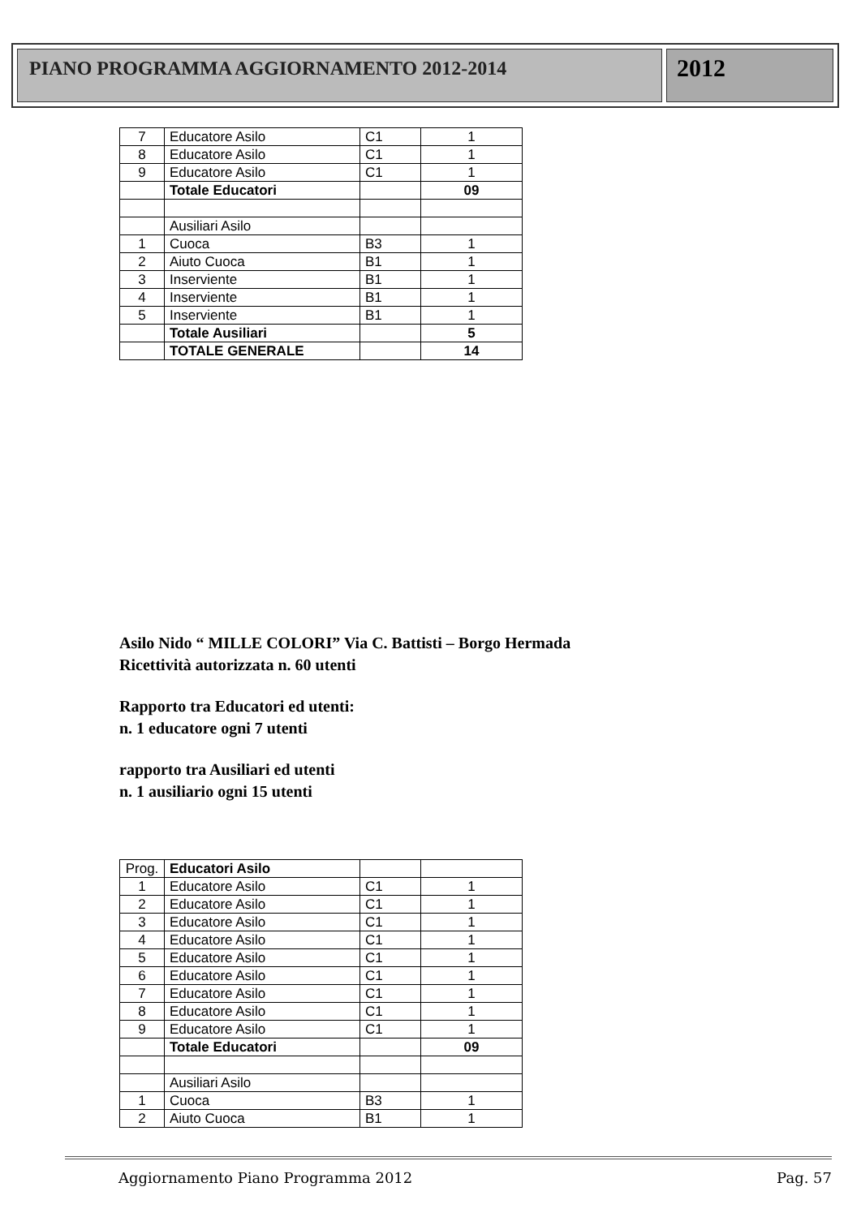PIANO PROGRAMMA AGGIORNAMENTO 2012-2014
2012
| 7 | Educatore Asilo | C1 | 1 |
| 8 | Educatore Asilo | C1 | 1 |
| 9 | Educatore Asilo | C1 | 1 |
| | Totale Educatori | | 09 |
| | Ausiliari Asilo | | |
| 1 | Cuoca | B3 | 1 |
| 2 | Aiuto Cuoca | B1 | 1 |
| 3 | Inserviente | B1 | 1 |
| 4 | Inserviente | B1 | 1 |
| 5 | Inserviente | B1 | 1 |
| | Totale Ausiliari | | 5 |
| | TOTALE GENERALE | | 14 |
Asilo Nido “ MILLE COLORI” Via C. Battisti – Borgo Hermada
Ricettività autorizzata n. 60 utenti
Rapporto tra Educatori ed utenti:
n. 1 educatore ogni 7 utenti
rapporto tra Ausiliari ed utenti
n. 1 ausiliario ogni 15 utenti
| Prog. | Educatori Asilo | | |
| 1 | Educatore Asilo | C1 | 1 |
| 2 | Educatore Asilo | C1 | 1 |
| 3 | Educatore Asilo | C1 | 1 |
| 4 | Educatore Asilo | C1 | 1 |
| 5 | Educatore Asilo | C1 | 1 |
| 6 | Educatore Asilo | C1 | 1 |
| 7 | Educatore Asilo | C1 | 1 |
| 8 | Educatore Asilo | C1 | 1 |
| 9 | Educatore Asilo | C1 | 1 |
| | Totale Educatori | | 09 |
| | Ausiliari Asilo | | |
| 1 | Cuoca | B3 | 1 |
| 2 | Aiuto Cuoca | B1 | 1 |
Aggiornamento Piano Programma 2012 Pag. 57